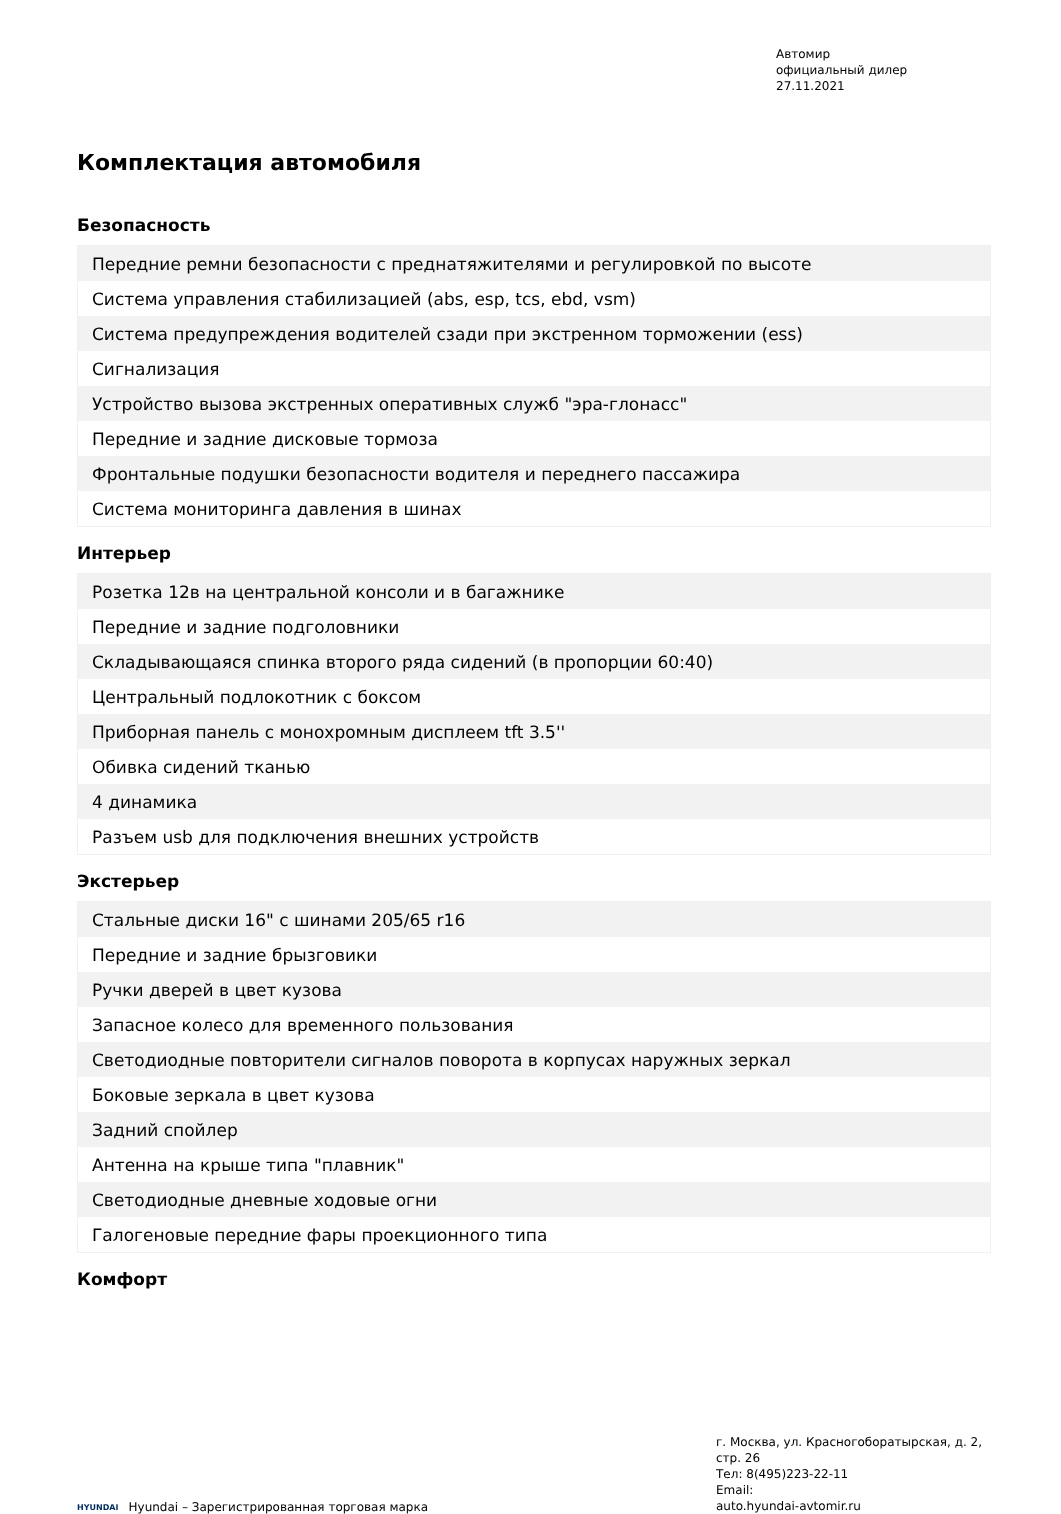Автомир
официальный дилер
27.11.2021
Комплектация автомобиля
Безопасность
| Передние ремни безопасности с преднатяжителями и регулировкой по высоте |
| Система управления стабилизацией (abs, esp, tcs, ebd, vsm) |
| Система предупреждения водителей сзади при экстренном торможении (ess) |
| Сигнализация |
| Устройство вызова экстренных оперативных служб "эра-глонасс" |
| Передние и задние дисковые тормоза |
| Фронтальные подушки безопасности водителя и переднего пассажира |
| Система мониторинга давления в шинах |
Интерьер
| Розетка 12в на центральной консоли и в багажнике |
| Передние и задние подголовники |
| Складывающаяся спинка второго ряда сидений (в пропорции 60:40) |
| Центральный подлокотник с боксом |
| Приборная панель с монохромным дисплеем tft 3.5'' |
| Обивка сидений тканью |
| 4 динамика |
| Разъем usb для подключения внешних устройств |
Экстерьер
| Стальные диски 16" с шинами 205/65 r16 |
| Передние и задние брызговики |
| Ручки дверей в цвет кузова |
| Запасное колесо для временного пользования |
| Светодиодные повторители сигналов поворота в корпусах наружных зеркал |
| Боковые зеркала в цвет кузова |
| Задний спойлер |
| Антенна на крыше типа "плавник" |
| Светодиодные дневные ходовые огни |
| Галогеновые передние фары проекционного типа |
Комфорт
HYUNDAI Hyundai – Зарегистрированная торговая марка
г. Москва, ул. Красногоборатырская, д. 2, стр. 26
Тел: 8(495)223-22-11
Email:
auto.hyundai-avtomir.ru